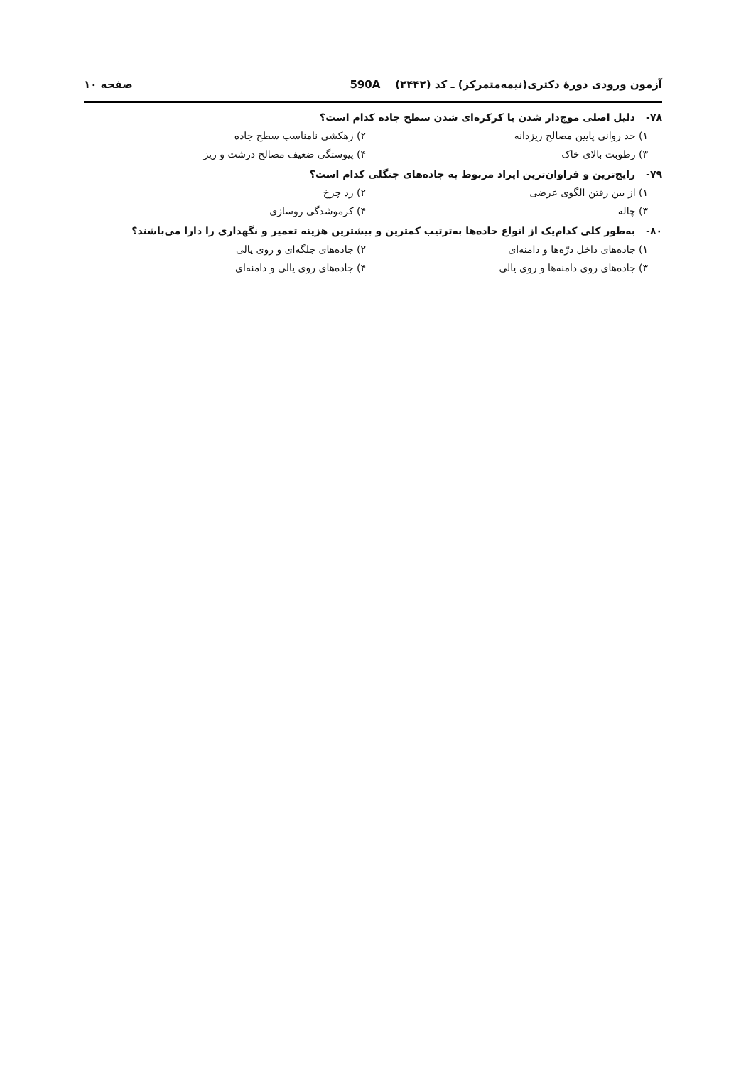آزمون ورودی دورهٔ دکتری(نیمه‌متمرکز) ـ کد (۲۴۴۲) 590A صفحه ۱۰
۷۸- دلیل اصلی موج‌دار شدن یا کرکره‌ای شدن سطح جاده کدام است؟
۱) حد روانی پایین مصالح ریزدانه ۲) زهکشی نامناسب سطح جاده
۳) رطوبت بالای خاک ۴) پیوستگی ضعیف مصالح درشت و ریز
۷۹- رایج‌ترین و فراوان‌ترین ایراد مربوط به جاده‌های جنگلی کدام است؟
۱) از بین رفتن الگوی عرضی ۲) رد چرخ
۳) چاله ۴) کرموشدگی روسازی
۸۰- به‌طور کلی کدام‌یک از انواع جاده‌ها به‌ترتیب کمترین و بیشترین هزینه تعمیر و نگهداری را دارا می‌باشند؟
۱) جاده‌های داخل درّه‌ها و دامنه‌ای ۲) جاده‌های جلگه‌ای و روی یالی
۳) جاده‌های روی دامنه‌ها و روی یالی ۴) جاده‌های روی یالی و دامنه‌ای